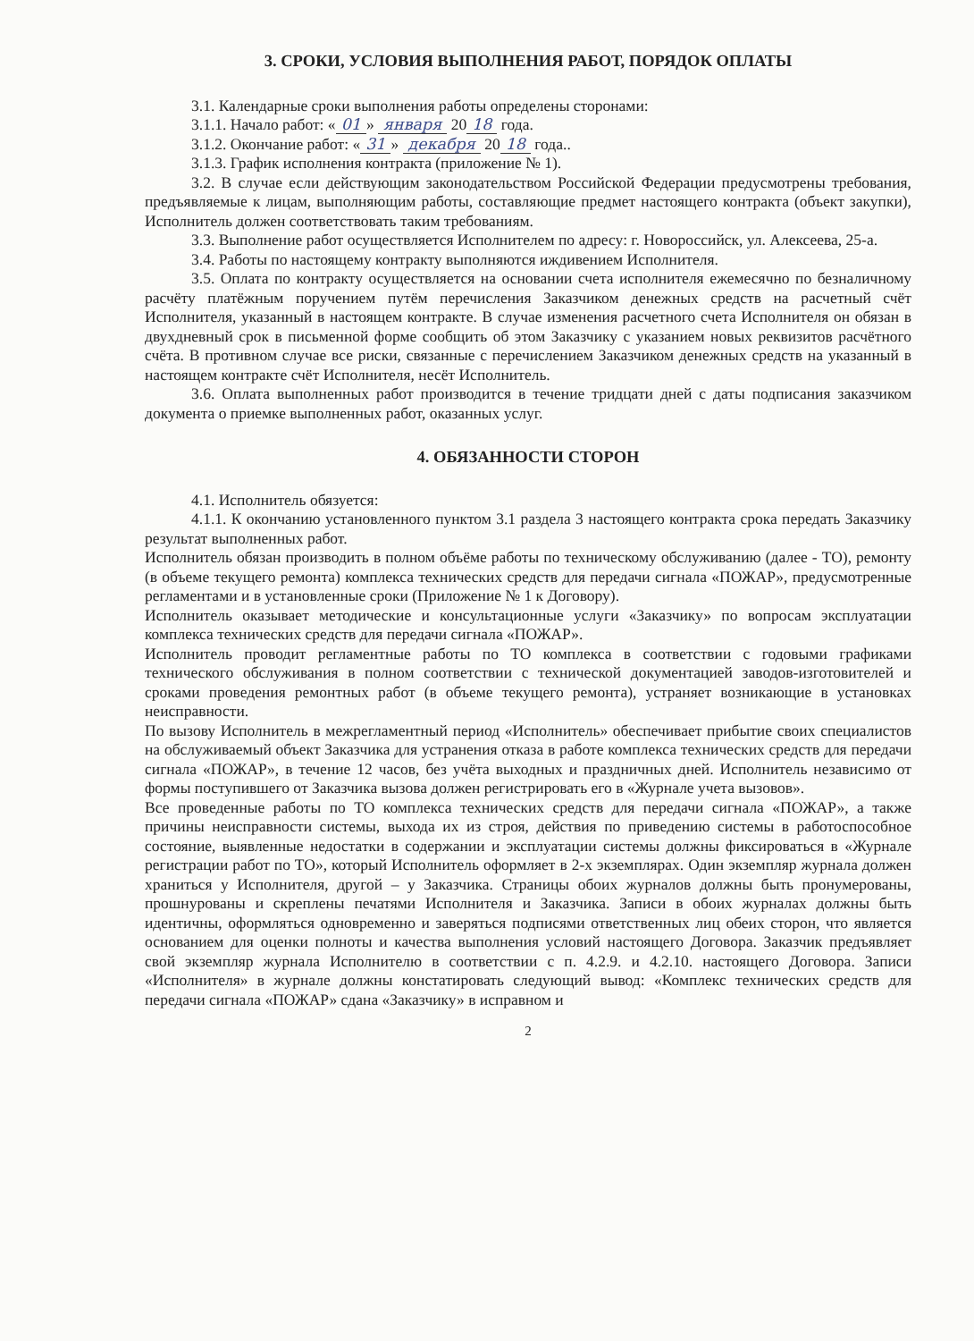3. СРОКИ, УСЛОВИЯ ВЫПОЛНЕНИЯ РАБОТ, ПОРЯДОК ОПЛАТЫ
3.1. Календарные сроки выполнения работы определены сторонами:
3.1.1. Начало работ: « 01 » января 20 18 года.
3.1.2. Окончание работ: « 31 » декабря 20 18 года..
3.1.3. График исполнения контракта (приложение № 1).
3.2. В случае если действующим законодательством Российской Федерации предусмотрены требования, предъявляемые к лицам, выполняющим работы, составляющие предмет настоящего контракта (объект закупки), Исполнитель должен соответствовать таким требованиям.
3.3. Выполнение работ осуществляется Исполнителем по адресу: г. Новороссийск, ул. Алексеева, 25-а.
3.4. Работы по настоящему контракту выполняются иждивением Исполнителя.
3.5. Оплата по контракту осуществляется на основании счета исполнителя ежемесячно по безналичному расчёту платёжным поручением путём перечисления Заказчиком денежных средств на расчетный счёт Исполнителя, указанный в настоящем контракте. В случае изменения расчетного счета Исполнителя он обязан в двухдневный срок в письменной форме сообщить об этом Заказчику с указанием новых реквизитов расчётного счёта. В противном случае все риски, связанные с перечислением Заказчиком денежных средств на указанный в настоящем контракте счёт Исполнителя, несёт Исполнитель.
3.6. Оплата выполненных работ производится в течение тридцати дней с даты подписания заказчиком документа о приемке выполненных работ, оказанных услуг.
4. ОБЯЗАННОСТИ СТОРОН
4.1. Исполнитель обязуется:
4.1.1. К окончанию установленного пунктом 3.1 раздела 3 настоящего контракта срока передать Заказчику результат выполненных работ.
Исполнитель обязан производить в полном объёме работы по техническому обслуживанию (далее - ТО), ремонту (в объеме текущего ремонта) комплекса технических средств для передачи сигнала «ПОЖАР», предусмотренные регламентами и в установленные сроки (Приложение № 1 к Договору).
Исполнитель оказывает методические и консультационные услуги «Заказчику» по вопросам эксплуатации комплекса технических средств для передачи сигнала «ПОЖАР».
Исполнитель проводит регламентные работы по ТО комплекса в соответствии с годовыми графиками технического обслуживания в полном соответствии с технической документацией заводов-изготовителей и сроками проведения ремонтных работ (в объеме текущего ремонта), устраняет возникающие в установках неисправности.
По вызову Исполнитель в межрегламентный период «Исполнитель» обеспечивает прибытие своих специалистов на обслуживаемый объект Заказчика для устранения отказа в работе комплекса технических средств для передачи сигнала «ПОЖАР», в течение 12 часов, без учёта выходных и праздничных дней. Исполнитель независимо от формы поступившего от Заказчика вызова должен регистрировать его в «Журнале учета вызовов».
Все проведенные работы по ТО комплекса технических средств для передачи сигнала «ПОЖАР», а также причины неисправности системы, выхода их из строя, действия по приведению системы в работоспособное состояние, выявленные недостатки в содержании и эксплуатации системы должны фиксироваться в «Журнале регистрации работ по ТО», который Исполнитель оформляет в 2-х экземплярах. Один экземпляр журнала должен храниться у Исполнителя, другой – у Заказчика. Страницы обоих журналов должны быть пронумерованы, прошнурованы и скреплены печатями Исполнителя и Заказчика. Записи в обоих журналах должны быть идентичны, оформляться одновременно и заверяться подписями ответственных лиц обеих сторон, что является основанием для оценки полноты и качества выполнения условий настоящего Договора. Заказчик предъявляет свой экземпляр журнала Исполнителю в соответствии с п. 4.2.9. и 4.2.10. настоящего Договора. Записи «Исполнителя» в журнале должны констатировать следующий вывод: «Комплекс технических средств для передачи сигнала «ПОЖАР» сдана «Заказчику» в исправном и
2